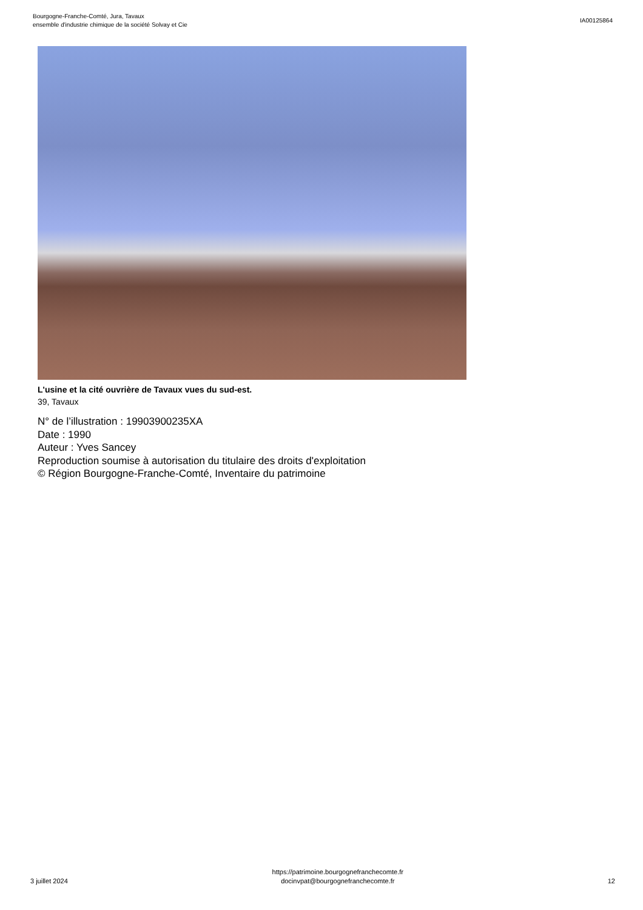Bourgogne-Franche-Comté, Jura, Tavaux
ensemble d'industrie chimique de la société Solvay et Cie
IA00125864
L'usine et la cité ouvrière de Tavaux vues du sud-est.
39, Tavaux
N° de l’illustration : 19903900235XA
Date : 1990
Auteur : Yves Sancey
Reproduction soumise à autorisation du titulaire des droits d'exploitation
© Région Bourgogne-Franche-Comté, Inventaire du patrimoine
3 juillet 2024
https://patrimoine.bourgognefranchecomte.fr
docinvpat@bourgognefranchecomte.fr
12